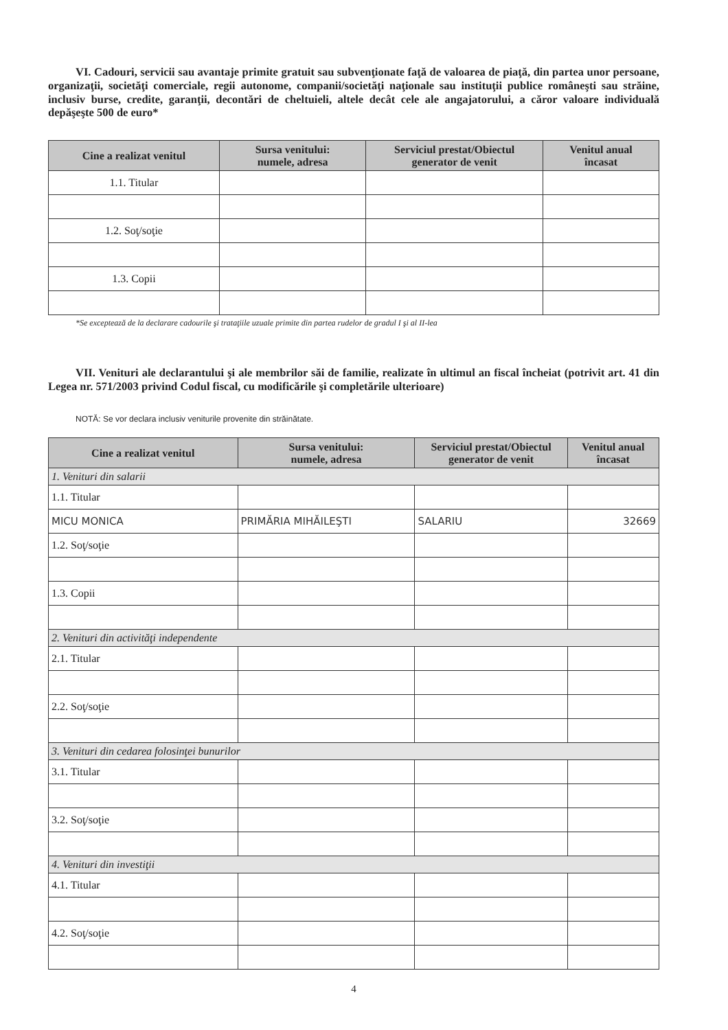VI. Cadouri, servicii sau avantaje primite gratuit sau subvenţionate faţă de valoarea de piaţă, din partea unor persoane, organizaţii, societăţi comerciale, regii autonome, companii/societăţi naţionale sau instituţii publice româneşti sau străine, inclusiv burse, credite, garanţii, decontări de cheltuieli, altele decât cele ale angajatorului, a căror valoare individuală depăşeşte 500 de euro*
| Cine a realizat venitul | Sursa venitului: numele, adresa | Serviciul prestat/Obiectul generator de venit | Venitul anual încasat |
| --- | --- | --- | --- |
| 1.1. Titular | | | |
| 1.2. Soţ/soţie | | | |
| 1.3. Copii | | | |
*Se exceptează de la declarare cadourile şi trataţiile uzuale primite din partea rudelor de gradul I şi al II-lea
VII. Venituri ale declarantului şi ale membrilor săi de familie, realizate în ultimul an fiscal încheiat (potrivit art. 41 din Legea nr. 571/2003 privind Codul fiscal, cu modificările şi completările ulterioare)
NOTĂ: Se vor declara inclusiv veniturile provenite din străinătate.
| Cine a realizat venitul | Sursa venitului: numele, adresa | Serviciul prestat/Obiectul generator de venit | Venitul anual încasat |
| --- | --- | --- | --- |
| 1. Venituri din salarii | | | |
| 1.1. Titular | | | |
| MICU MONICA | PRIMĂRIA MIHĂILEŞTI | SALARIU | 32669 |
| 1.2. Soţ/soţie | | | |
| 1.3. Copii | | | |
| 2. Venituri din activităţi independente | | | |
| 2.1. Titular | | | |
| 2.2. Soţ/soţie | | | |
| 3. Venituri din cedarea folosinţei bunurilor | | | |
| 3.1. Titular | | | |
| 3.2. Soţ/soţie | | | |
| 4. Venituri din investiţii | | | |
| 4.1. Titular | | | |
| 4.2. Soţ/soţie | | | |
4